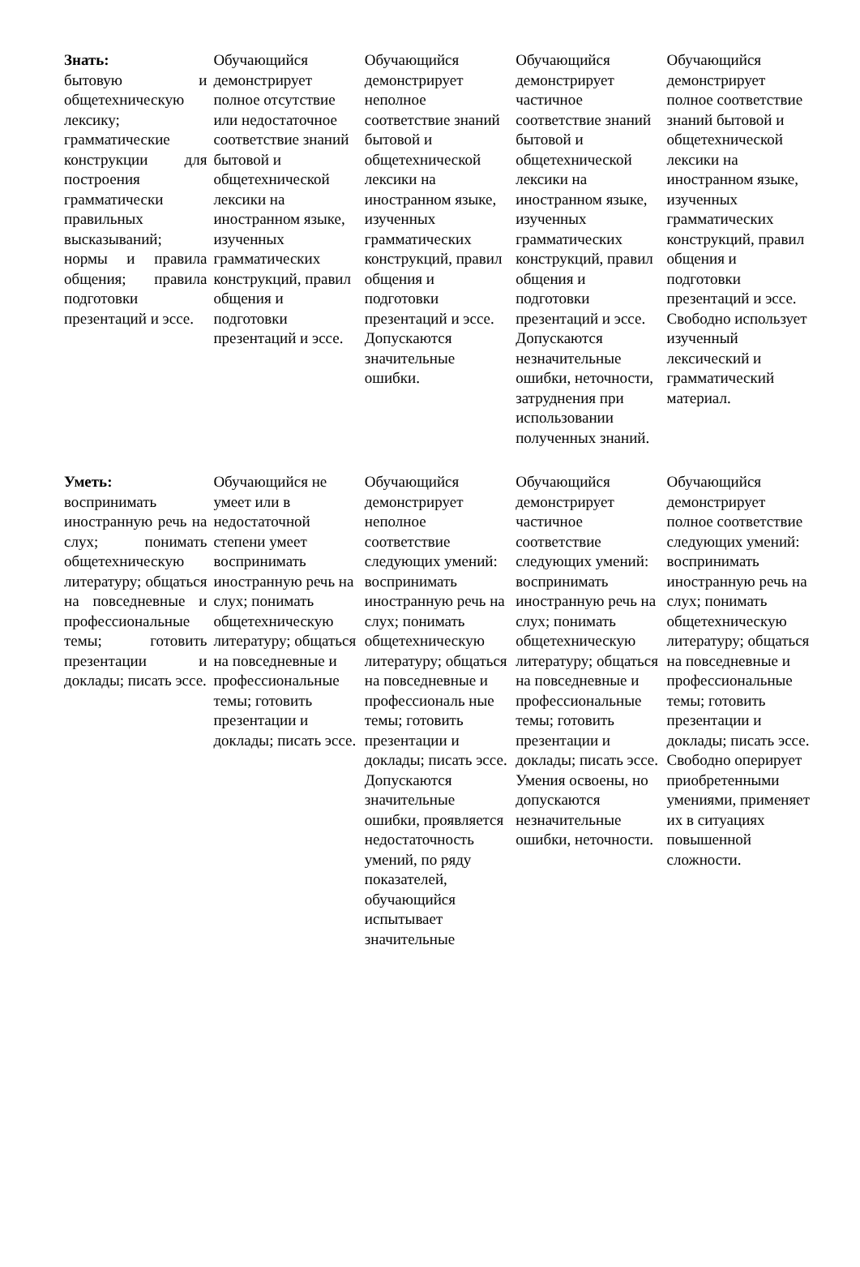| Знать: бытовую и общетехническую лексику; грамматические конструкции для построения грамматически правильных высказываний; нормы и правила общения; правила подготовки презентаций и эссе. | Обучающийся демонстрирует полное отсутствие или недостаточное соответствие знаний бытовой и общетехнической лексики на иностранном языке, изученных грамматических конструкций, правил общения и подготовки презентаций и эссе. | Обучающийся демонстрирует неполное соответствие знаний бытовой и общетехнической лексики на иностранном языке, изученных грамматических конструкций, правил общения и подготовки презентаций и эссе. Допускаются значительные ошибки. | Обучающийся демонстрирует частичное соответствие знаний бытовой и общетехнической лексики на иностранном языке, изученных грамматических конструкций, правил общения и подготовки презентаций и эссе. Допускаются незначительные ошибки, неточности, затруднения при использовании полученных знаний. | Обучающийся демонстрирует полное соответствие знаний бытовой и общетехнической лексики на иностранном языке, изученных грамматических конструкций, правил общения и подготовки презентаций и эссе. Свободно использует изученный лексический и грамматический материал. |
| Уметь: воспринимать иностранную речь на слух; понимать общетехническую литературу; общаться на повседневные и профессиональные темы; готовить презентации и доклады; писать эссе. | Обучающийся не умеет или в недостаточной степени умеет воспринимать иностранную речь на слух; понимать общетехническую литературу; общаться на повседневные и профессиональные темы; готовить презентации и доклады; писать эссе. | Обучающийся демонстрирует неполное соответствие следующих умений: воспринимать иностранную речь на слух; понимать общетехническую литературу; общаться на повседневные и профессиональ ные темы; готовить презентации и доклады; писать эссе. Допускаются значительные ошибки, проявляется недостаточность умений, по ряду показателей, обучающийся испытывает значительные | Обучающийся демонстрирует частичное соответствие следующих умений: воспринимать иностранную речь на слух; понимать общетехническую литературу; общаться на повседневные и профессиональные темы; готовить презентации и доклады; писать эссе. Умения освоены, но допускаются незначительные ошибки, неточности. | Обучающийся демонстрирует полное соответствие следующих умений: воспринимать иностранную речь на слух; понимать общетехническую литературу; общаться на повседневные и профессиональные темы; готовить презентации и доклады; писать эссе. Свободно оперирует приобретенными умениями, применяет их в ситуациях повышенной сложности. |